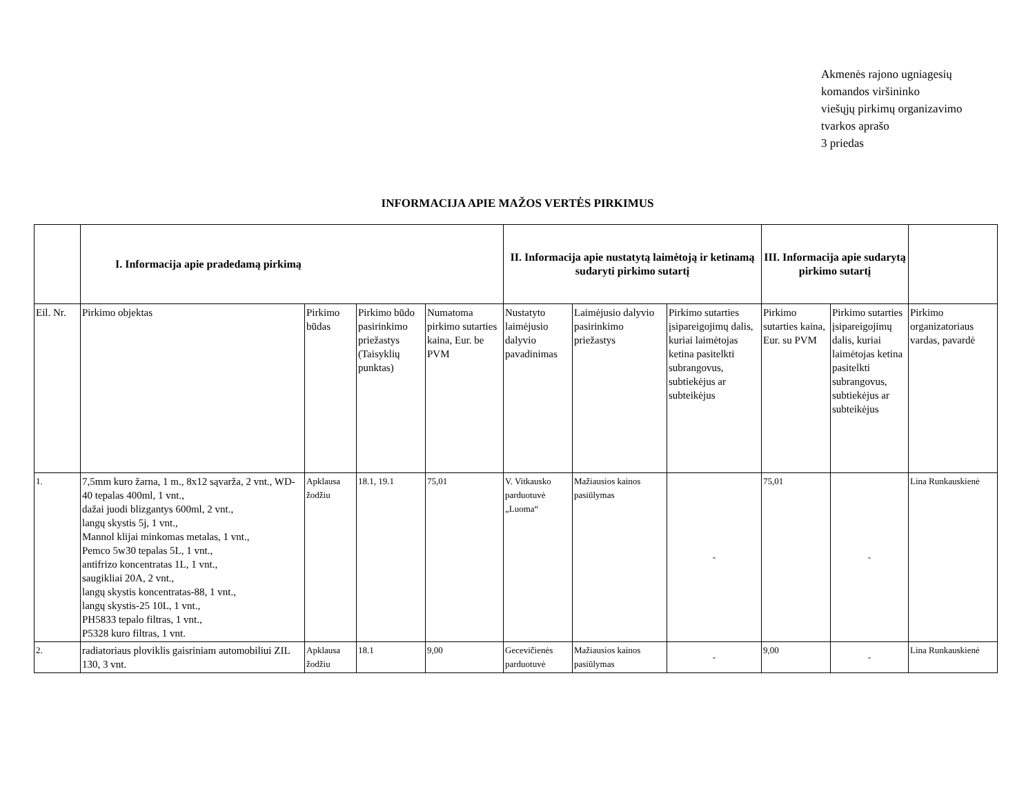Akmenės rajono ugniagesių
komandos viršininko
viešųjų pirkimų organizavimo
tvarkos aprašo
3 priedas
INFORMACIJA APIE MAŽOS VERTĖS PIRKIMUS
| | I. Informacija apie pradedamą pirkimą | | | | II. Informacija apie nustatytą laimėtoją ir ketinamą sudaryti pirkimo sutartį | | | III. Informacija apie sudarytą pirkimo sutartį | | |
| --- | --- | --- | --- | --- | --- | --- | --- | --- | --- | --- |
| Eil. Nr. | Pirkimo objektas | Pirkimo būdas | Pirkimo būdo pasirinkimo priežastys (Taisyklių punktas) | Numatoma pirkimo sutarties kaina, Eur. be PVM | Nustatyto laimėjusio dalyvio pavadinimas | Laimėjusio dalyvio pasirinkimo priežastys | Pirkimo sutarties įsipareigojimų dalis, kuriai laimėtojas ketina pasitelkti subrangovus, subtiekėjus ar subteikėjus | Pirkimo sutarties kaina, Eur. su PVM | Pirkimo sutarties įsipareigojimų dalis, kuriai laimėtojas ketina pasitelkti subrangovus, subtiekėjus ar subteikėjus | Pirkimo organizatoriaus vardas, pavardė |
| 1. | 7,5mm kuro žarna, 1 m., 8x12 sąvarža, 2 vnt., WD-40 tepalas 400ml, 1 vnt., dažai juodi blizgantys 600ml, 2 vnt., langų skystis 5j, 1 vnt., Mannol klijai minkomas metalas, 1 vnt., Pemco 5w30 tepalas 5L, 1 vnt., antifrizo koncentratas 1L, 1 vnt., saugikliai 20A, 2 vnt., langų skystis koncentratas-88, 1 vnt., langų skystis-25 10L, 1 vnt., PH5833 tepalo filtras, 1 vnt., P5328 kuro filtras, 1 vnt. | Apklausa žodžiu | 18.1, 19.1 | 75,01 | V. Vitkausko parduotuvė „Luoma“ | Mažiausios kainos pasiūlymas | - | 75,01 | - | Lina Runkauskienė |
| 2. | radiatoriaus ploviklis gaisriniam automobiliui ZIL 130, 3 vnt. | Apklausa žodžiu | 18.1 | 9,00 | Gecevičienės parduotuvė | Mažiausios kainos pasiūlymas | - | 9,00 | - | Lina Runkauskienė |